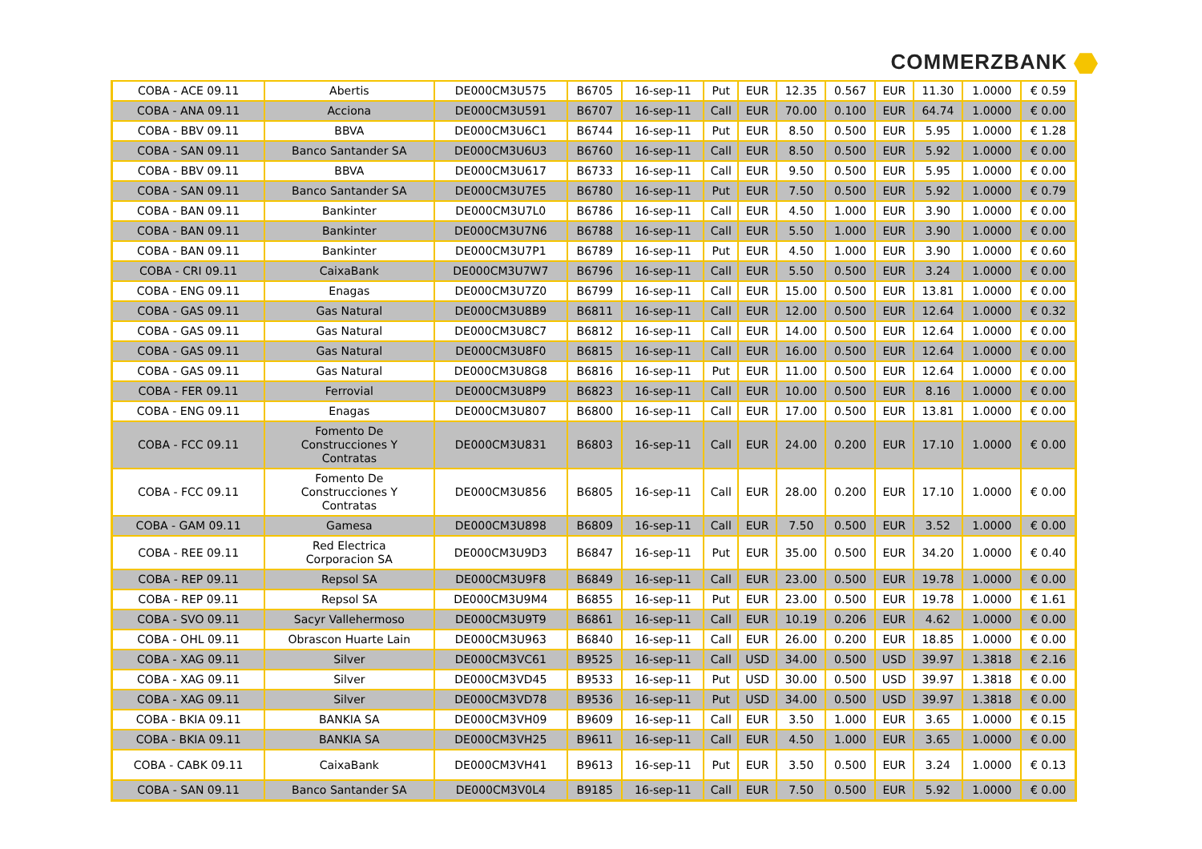COMMERZBANK
| COBA - ACE 09.11 | Abertis | DE000CM3U575 | B6705 | 16-sep-11 | Put | EUR | 12.35 | 0.567 | EUR | 11.30 | 1.0000 | € 0.59 |
| COBA - ANA 09.11 | Acciona | DE000CM3U591 | B6707 | 16-sep-11 | Call | EUR | 70.00 | 0.100 | EUR | 64.74 | 1.0000 | € 0.00 |
| COBA - BBV 09.11 | BBVA | DE000CM3U6C1 | B6744 | 16-sep-11 | Put | EUR | 8.50 | 0.500 | EUR | 5.95 | 1.0000 | € 1.28 |
| COBA - SAN 09.11 | Banco Santander SA | DE000CM3U6U3 | B6760 | 16-sep-11 | Call | EUR | 8.50 | 0.500 | EUR | 5.92 | 1.0000 | € 0.00 |
| COBA - BBV 09.11 | BBVA | DE000CM3U617 | B6733 | 16-sep-11 | Call | EUR | 9.50 | 0.500 | EUR | 5.95 | 1.0000 | € 0.00 |
| COBA - SAN 09.11 | Banco Santander SA | DE000CM3U7E5 | B6780 | 16-sep-11 | Put | EUR | 7.50 | 0.500 | EUR | 5.92 | 1.0000 | € 0.79 |
| COBA - BAN 09.11 | Bankinter | DE000CM3U7L0 | B6786 | 16-sep-11 | Call | EUR | 4.50 | 1.000 | EUR | 3.90 | 1.0000 | € 0.00 |
| COBA - BAN 09.11 | Bankinter | DE000CM3U7N6 | B6788 | 16-sep-11 | Call | EUR | 5.50 | 1.000 | EUR | 3.90 | 1.0000 | € 0.00 |
| COBA - BAN 09.11 | Bankinter | DE000CM3U7P1 | B6789 | 16-sep-11 | Put | EUR | 4.50 | 1.000 | EUR | 3.90 | 1.0000 | € 0.60 |
| COBA - CRI 09.11 | CaixaBank | DE000CM3U7W7 | B6796 | 16-sep-11 | Call | EUR | 5.50 | 0.500 | EUR | 3.24 | 1.0000 | € 0.00 |
| COBA - ENG 09.11 | Enagas | DE000CM3U7Z0 | B6799 | 16-sep-11 | Call | EUR | 15.00 | 0.500 | EUR | 13.81 | 1.0000 | € 0.00 |
| COBA - GAS 09.11 | Gas Natural | DE000CM3U8B9 | B6811 | 16-sep-11 | Call | EUR | 12.00 | 0.500 | EUR | 12.64 | 1.0000 | € 0.32 |
| COBA - GAS 09.11 | Gas Natural | DE000CM3U8C7 | B6812 | 16-sep-11 | Call | EUR | 14.00 | 0.500 | EUR | 12.64 | 1.0000 | € 0.00 |
| COBA - GAS 09.11 | Gas Natural | DE000CM3U8F0 | B6815 | 16-sep-11 | Call | EUR | 16.00 | 0.500 | EUR | 12.64 | 1.0000 | € 0.00 |
| COBA - GAS 09.11 | Gas Natural | DE000CM3U8G8 | B6816 | 16-sep-11 | Put | EUR | 11.00 | 0.500 | EUR | 12.64 | 1.0000 | € 0.00 |
| COBA - FER 09.11 | Ferrovial | DE000CM3U8P9 | B6823 | 16-sep-11 | Call | EUR | 10.00 | 0.500 | EUR | 8.16 | 1.0000 | € 0.00 |
| COBA - ENG 09.11 | Enagas | DE000CM3U807 | B6800 | 16-sep-11 | Call | EUR | 17.00 | 0.500 | EUR | 13.81 | 1.0000 | € 0.00 |
| COBA - FCC 09.11 | Fomento De Construcciones Y Contratas | DE000CM3U831 | B6803 | 16-sep-11 | Call | EUR | 24.00 | 0.200 | EUR | 17.10 | 1.0000 | € 0.00 |
| COBA - FCC 09.11 | Fomento De Construcciones Y Contratas | DE000CM3U856 | B6805 | 16-sep-11 | Call | EUR | 28.00 | 0.200 | EUR | 17.10 | 1.0000 | € 0.00 |
| COBA - GAM 09.11 | Gamesa | DE000CM3U898 | B6809 | 16-sep-11 | Call | EUR | 7.50 | 0.500 | EUR | 3.52 | 1.0000 | € 0.00 |
| COBA - REE 09.11 | Red Electrica Corporacion SA | DE000CM3U9D3 | B6847 | 16-sep-11 | Put | EUR | 35.00 | 0.500 | EUR | 34.20 | 1.0000 | € 0.40 |
| COBA - REP 09.11 | Repsol SA | DE000CM3U9F8 | B6849 | 16-sep-11 | Call | EUR | 23.00 | 0.500 | EUR | 19.78 | 1.0000 | € 0.00 |
| COBA - REP 09.11 | Repsol SA | DE000CM3U9M4 | B6855 | 16-sep-11 | Put | EUR | 23.00 | 0.500 | EUR | 19.78 | 1.0000 | € 1.61 |
| COBA - SVO 09.11 | Sacyr Vallehermoso | DE000CM3U9T9 | B6861 | 16-sep-11 | Call | EUR | 10.19 | 0.206 | EUR | 4.62 | 1.0000 | € 0.00 |
| COBA - OHL 09.11 | Obrascon Huarte Lain | DE000CM3U963 | B6840 | 16-sep-11 | Call | EUR | 26.00 | 0.200 | EUR | 18.85 | 1.0000 | € 0.00 |
| COBA - XAG 09.11 | Silver | DE000CM3VC61 | B9525 | 16-sep-11 | Call | USD | 34.00 | 0.500 | USD | 39.97 | 1.3818 | € 2.16 |
| COBA - XAG 09.11 | Silver | DE000CM3VD45 | B9533 | 16-sep-11 | Put | USD | 30.00 | 0.500 | USD | 39.97 | 1.3818 | € 0.00 |
| COBA - XAG 09.11 | Silver | DE000CM3VD78 | B9536 | 16-sep-11 | Put | USD | 34.00 | 0.500 | USD | 39.97 | 1.3818 | € 0.00 |
| COBA - BKIA 09.11 | BANKIA SA | DE000CM3VH09 | B9609 | 16-sep-11 | Call | EUR | 3.50 | 1.000 | EUR | 3.65 | 1.0000 | € 0.15 |
| COBA - BKIA 09.11 | BANKIA SA | DE000CM3VH25 | B9611 | 16-sep-11 | Call | EUR | 4.50 | 1.000 | EUR | 3.65 | 1.0000 | € 0.00 |
| COBA - CABK 09.11 | CaixaBank | DE000CM3VH41 | B9613 | 16-sep-11 | Put | EUR | 3.50 | 0.500 | EUR | 3.24 | 1.0000 | € 0.13 |
| COBA - SAN 09.11 | Banco Santander SA | DE000CM3V0L4 | B9185 | 16-sep-11 | Call | EUR | 7.50 | 0.500 | EUR | 5.92 | 1.0000 | € 0.00 |